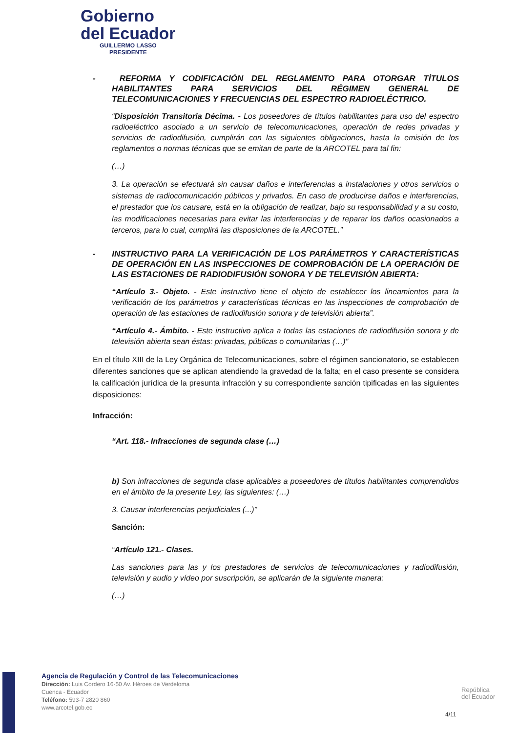Gobierno
del Ecuador
GUILLERMO LASSO
PRESIDENTE
- REFORMA Y CODIFICACIÓN DEL REGLAMENTO PARA OTORGAR TÍTULOS HABILITANTES PARA SERVICIOS DEL RÉGIMEN GENERAL DE TELECOMUNICACIONES Y FRECUENCIAS DEL ESPECTRO RADIOELÉCTRICO.
“Disposición Transitoria Décima. - Los poseedores de títulos habilitantes para uso del espectro radioeléctrico asociado a un servicio de telecomunicaciones, operación de redes privadas y servicios de radiodifusión, cumplirán con las siguientes obligaciones, hasta la emisión de los reglamentos o normas técnicas que se emitan de parte de la ARCOTEL para tal fin:
(…)
3. La operación se efectuará sin causar daños e interferencias a instalaciones y otros servicios o sistemas de radiocomunicación públicos y privados. En caso de producirse daños e interferencias, el prestador que los causare, está en la obligación de realizar, bajo su responsabilidad y a su costo, las modificaciones necesarias para evitar las interferencias y de reparar los daños ocasionados a terceros, para lo cual, cumplirá las disposiciones de la ARCOTEL.”
- INSTRUCTIVO PARA LA VERIFICACIÓN DE LOS PARÁMETROS Y CARACTERÍSTICAS DE OPERACIÓN EN LAS INSPECCIONES DE COMPROBACIÓN DE LA OPERACIÓN DE LAS ESTACIONES DE RADIODIFUSIÓN SONORA Y DE TELEVISIÓN ABIERTA:
“Artículo 3.- Objeto. - Este instructivo tiene el objeto de establecer los lineamientos para la verificación de los parámetros y características técnicas en las inspecciones de comprobación de operación de las estaciones de radiodifusión sonora y de televisión abierta”.
“Artículo 4.- Ámbito. - Este instructivo aplica a todas las estaciones de radiodifusión sonora y de televisión abierta sean éstas: privadas, públicas o comunitarias (…)"
En el título XIII de la Ley Orgánica de Telecomunicaciones, sobre el régimen sancionatorio, se establecen diferentes sanciones que se aplican atendiendo la gravedad de la falta; en el caso presente se considera la calificación jurídica de la presunta infracción y su correspondiente sanción tipificadas en las siguientes disposiciones:
Infracción:
“Art. 118.- Infracciones de segunda clase (…)
b) Son infracciones de segunda clase aplicables a poseedores de títulos habilitantes comprendidos en el ámbito de la presente Ley, las siguientes: (…)
3. Causar interferencias perjudiciales (...)”
Sanción:
“Artículo 121.- Clases.
Las sanciones para las y los prestadores de servicios de telecomunicaciones y radiodifusión, televisión y audio y vídeo por suscripción, se aplicarán de la siguiente manera:
(…)
Agencia de Regulación y Control de las Telecomunicaciones
Dirección: Luis Cordero 16-50 Av. Héroes de Verdeloma
Cuenca - Ecuador
Teléfono: 593-7 2820 860
www.arcotel.gob.ec
República
del Ecuador
4/11